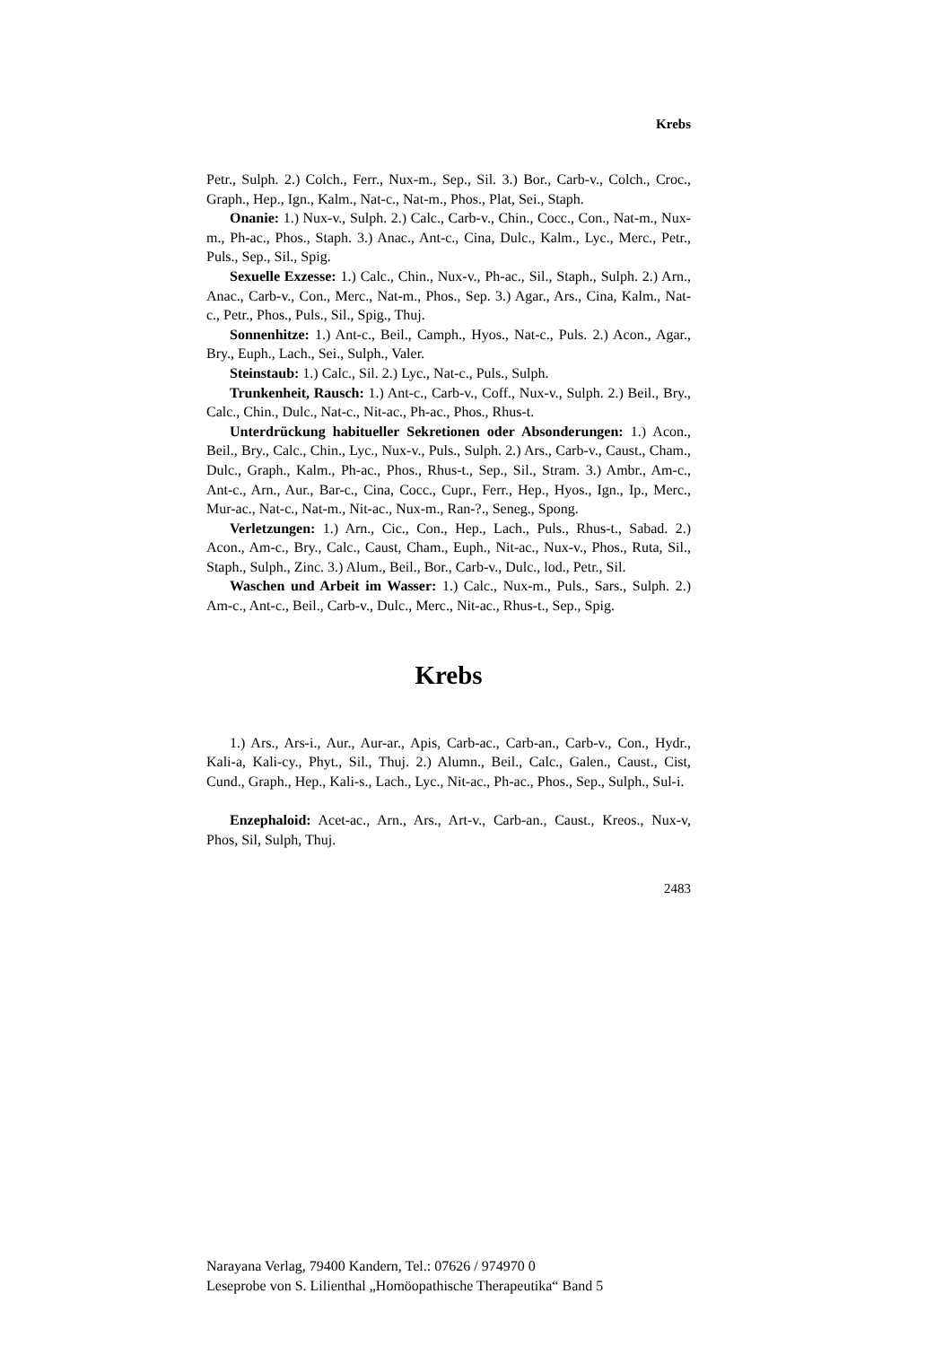Krebs
Petr., Sulph. 2.) Colch., Ferr., Nux-m., Sep., Sil. 3.) Bor., Carb-v., Colch., Croc., Graph., Hep., Ign., Kalm., Nat-c., Nat-m., Phos., Plat, Sei., Staph.
Onanie: 1.) Nux-v., Sulph. 2.) Calc., Carb-v., Chin., Cocc., Con., Nat-m., Nux-m., Ph-ac., Phos., Staph. 3.) Anac., Ant-c., Cina, Dulc., Kalm., Lyc., Merc., Petr., Puls., Sep., Sil., Spig.
Sexuelle Exzesse: 1.) Calc., Chin., Nux-v., Ph-ac., Sil., Staph., Sulph. 2.) Arn., Anac., Carb-v., Con., Merc., Nat-m., Phos., Sep. 3.) Agar., Ars., Cina, Kalm., Nat-c., Petr., Phos., Puls., Sil., Spig., Thuj.
Sonnenhitze: 1.) Ant-c., Beil., Camph., Hyos., Nat-c., Puls. 2.) Acon., Agar., Bry., Euph., Lach., Sei., Sulph., Valer.
Steinstaub: 1.) Calc., Sil. 2.) Lyc., Nat-c., Puls., Sulph.
Trunkenheit, Rausch: 1.) Ant-c., Carb-v., Coff., Nux-v., Sulph. 2.) Beil., Bry., Calc., Chin., Dulc., Nat-c., Nit-ac., Ph-ac., Phos., Rhus-t.
Unterdrückung habitueller Sekretionen oder Absonderungen: 1.) Acon., Beil., Bry., Calc., Chin., Lyc., Nux-v., Puls., Sulph. 2.) Ars., Carb-v., Caust., Cham., Dulc., Graph., Kalm., Ph-ac., Phos., Rhus-t., Sep., Sil., Stram. 3.) Ambr., Am-c., Ant-c., Arn., Aur., Bar-c., Cina, Cocc., Cupr., Ferr., Hep., Hyos., Ign., Ip., Merc., Mur-ac., Nat-c., Nat-m., Nit-ac., Nux-m., Ran-?., Seneg., Spong.
Verletzungen: 1.) Arn., Cic., Con., Hep., Lach., Puls., Rhus-t., Sabad. 2.) Acon., Am-c., Bry., Calc., Caust, Cham., Euph., Nit-ac., Nux-v., Phos., Ruta, Sil., Staph., Sulph., Zinc. 3.) Alum., Beil., Bor., Carb-v., Dulc., lod., Petr., Sil.
Waschen und Arbeit im Wasser: 1.) Calc., Nux-m., Puls., Sars., Sulph. 2.) Am-c., Ant-c., Beil., Carb-v., Dulc., Merc., Nit-ac., Rhus-t., Sep., Spig.
Krebs
1.) Ars., Ars-i., Aur., Aur-ar., Apis, Carb-ac., Carb-an., Carb-v., Con., Hydr., Kali-a, Kali-cy., Phyt., Sil., Thuj. 2.) Alumn., Beil., Calc., Galen., Caust., Cist, Cund., Graph., Hep., Kali-s., Lach., Lyc., Nit-ac., Ph-ac., Phos., Sep., Sulph., Sul-i.
Enzephaloid: Acet-ac., Arn., Ars., Art-v., Carb-an., Caust., Kreos., Nux-v, Phos, Sil, Sulph, Thuj.
2483
Narayana Verlag, 79400 Kandern, Tel.: 07626 / 974970 0
Leseprobe von S. Lilienthal „Homöopathische Therapeutika“ Band 5